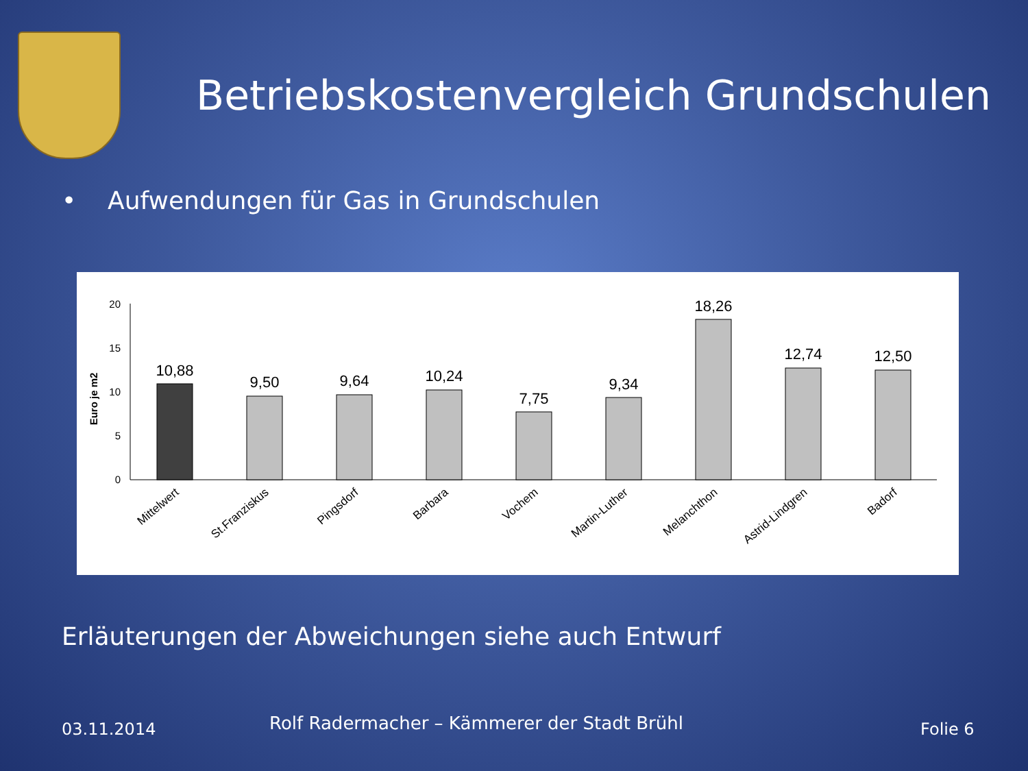Betriebskostenvergleich Grundschulen
• Aufwendungen für Gas in Grundschulen
Euro je m2
20
15
10
5
0
10,88
9,50
9,64
10,24
7,75
9,34
18,26
12,74
12,50
Mittelwert
St.Franziskus
Pingsdorf
Barbara
Vochem
Martin-Luther
Melanchthon
Astrid-Lindgren
Badorf
Erläuterungen der Abweichungen siehe auch Entwurf
03.11.2014
Rolf Radermacher – Kämmerer der Stadt Brühl
Folie 6